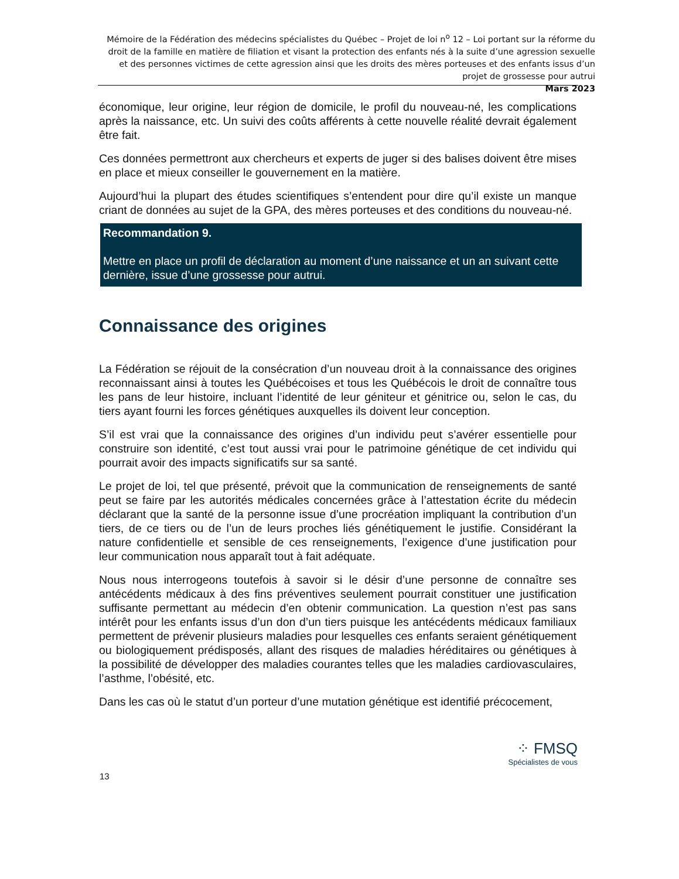Mémoire de la Fédération des médecins spécialistes du Québec – Projet de loi n<sup>o</sup> 12 – Loi portant sur la réforme du droit de la famille en matière de filiation et visant la protection des enfants nés à la suite d’une agression sexuelle et des personnes victimes de cette agression ainsi que les droits des mères porteuses et des enfants issus d’un projet de grossesse pour autrui
Mars 2023
économique, leur origine, leur région de domicile, le profil du nouveau-né, les complications après la naissance, etc. Un suivi des coûts afférents à cette nouvelle réalité devrait également être fait.
Ces données permettront aux chercheurs et experts de juger si des balises doivent être mises en place et mieux conseiller le gouvernement en la matière.
Aujourd’hui la plupart des études scientifiques s’entendent pour dire qu’il existe un manque criant de données au sujet de la GPA, des mères porteuses et des conditions du nouveau-né.
Recommandation 9.
Mettre en place un profil de déclaration au moment d’une naissance et un an suivant cette dernière, issue d’une grossesse pour autrui.
Connaissance des origines
La Fédération se réjouit de la consécration d’un nouveau droit à la connaissance des origines reconnaissant ainsi à toutes les Québécoises et tous les Québécois le droit de connaître tous les pans de leur histoire, incluant l’identité de leur géniteur et génitrice ou, selon le cas, du tiers ayant fourni les forces génétiques auxquelles ils doivent leur conception.
S’il est vrai que la connaissance des origines d’un individu peut s’avérer essentielle pour construire son identité, c’est tout aussi vrai pour le patrimoine génétique de cet individu qui pourrait avoir des impacts significatifs sur sa santé.
Le projet de loi, tel que présenté, prévoit que la communication de renseignements de santé peut se faire par les autorités médicales concernées grâce à l’attestation écrite du médecin déclarant que la santé de la personne issue d’une procréation impliquant la contribution d’un tiers, de ce tiers ou de l’un de leurs proches liés génétiquement le justifie. Considérant la nature confidentielle et sensible de ces renseignements, l’exigence d’une justification pour leur communication nous apparaît tout à fait adéquate.
Nous nous interrogeons toutefois à savoir si le désir d’une personne de connaître ses antécédents médicaux à des fins préventives seulement pourrait constituer une justification suffisante permettant au médecin d’en obtenir communication. La question n’est pas sans intérêt pour les enfants issus d’un don d’un tiers puisque les antécédents médicaux familiaux permettent de prévenir plusieurs maladies pour lesquelles ces enfants seraient génétiquement ou biologiquement prédisposés, allant des risques de maladies héréditaires ou génétiques à la possibilité de développer des maladies courantes telles que les maladies cardiovasculaires, l’asthme, l’obésité, etc.
Dans les cas où le statut d’un porteur d’une mutation génétique est identifié précocement,
⁘ FMSQ
Spécialistes de vous
13